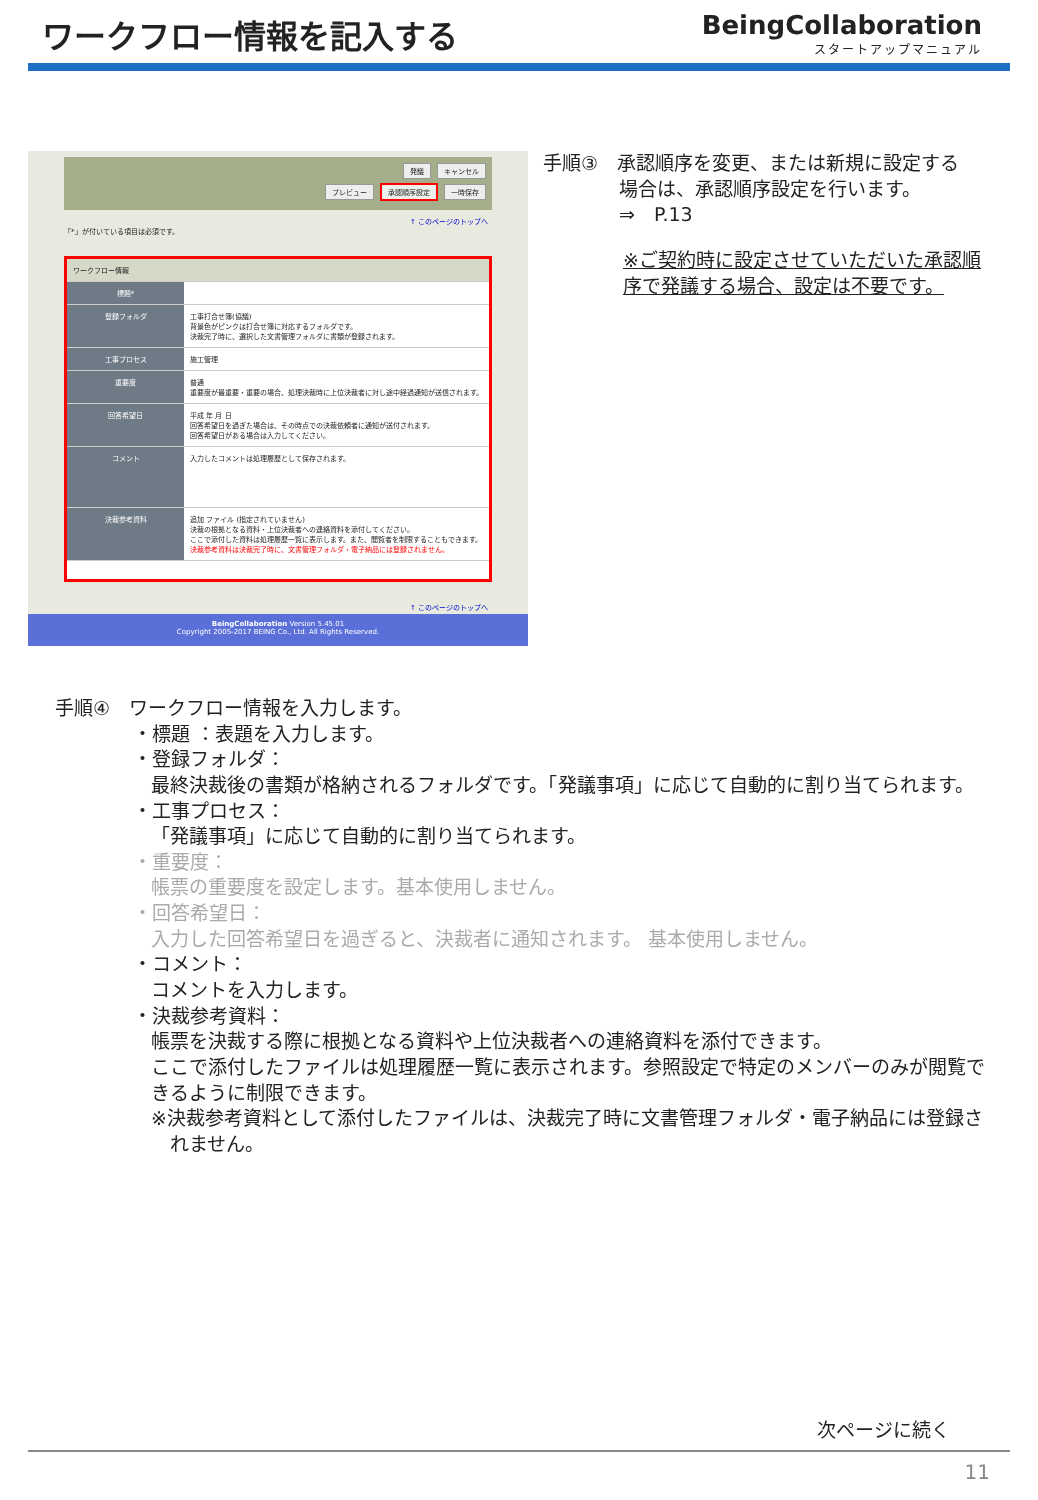ワークフロー情報を記入する
BeingCollaboration
スタートアップマニュアル
発議 キャンセル
プレビュー 承認順序設定 一時保存
↑ このページのトップへ
「*」が付いている項目は必須です。
ワークフロー情報
標題*
登録フォルダ 工事打合せ簿(協議)
背景色がピンクは打合せ簿に対応するフォルダです。
決裁完了時に、選択した文書管理フォルダに書類が登録されます。
工事プロセス 施工管理
重要度 普通
重要度が最重要・重要の場合、処理決裁時に上位決裁者に対し途中経過通知が送信されます。
回答希望日 平成 年 月 日
回答希望日を過ぎた場合は、その時点での決裁依頼者に通知が送付されます。
回答希望日がある場合は入力してください。
コメント 入力したコメントは処理履歴として保存されます。
決裁参考資料 追加 ファイル (指定されていません)
決裁の根拠となる資料・上位決裁者への連絡資料を添付してください。
ここで添付した資料は処理履歴一覧に表示します。また、閲覧者を制限することもできます。
決裁参考資料は決裁完了時に、文書管理フォルダ・電子納品には登録されません。
↑ このページのトップへ
BeingCollaboration Version 5.45.01
Copyright 2005-2017 BEING Co., Ltd. All Rights Reserved.
手順③　承認順序を変更、または新規に設定する
　　　　場合は、承認順序設定を行います。
　　　　⇒　P.13
※ご契約時に設定させていただいた承認順
序で発議する場合、設定は不要です。
手順④　ワークフロー情報を入力します。
・標題 ：表題を入力します。
・登録フォルダ：
最終決裁後の書類が格納されるフォルダです。「発議事項」に応じて自動的に割り当てられます。
・工事プロセス：
「発議事項」に応じて自動的に割り当てられます。
・重要度：
帳票の重要度を設定します。基本使用しません。
・回答希望日：
入力した回答希望日を過ぎると、決裁者に通知されます。 基本使用しません。
・コメント：
コメントを入力します。
・決裁参考資料：
帳票を決裁する際に根拠となる資料や上位決裁者への連絡資料を添付できます。
ここで添付したファイルは処理履歴一覧に表示されます。参照設定で特定のメンバーのみが閲覧で
きるように制限できます。
※決裁参考資料として添付したファイルは、決裁完了時に文書管理フォルダ・電子納品には登録さ
　れません。
次ページに続く
11